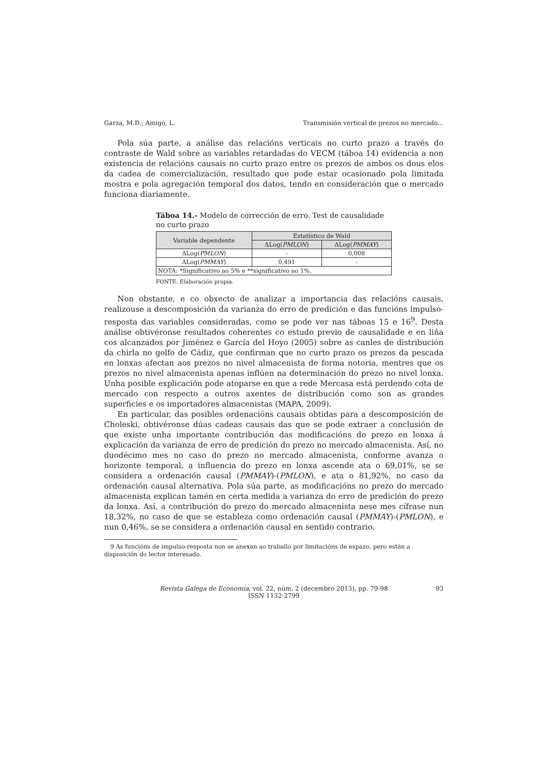Garza, M.D.; Amigo, L. Transmisión vertical de prezos no mercado...
Pola súa parte, a análise das relacións verticais no curto prazo a través do contraste de Wald sobre as variables retardadas do VECM (táboa 14) evidencia a non existencia de relacións causais no curto prazo entre os prezos de ambos os dous elos da cadea de comercialización, resultado que pode estar ocasionado pola limitada mostra e pola agregación temporal dos datos, tendo en consideración que o mercado funciona diariamente.
Táboa 14.- Modelo de corrección de erro. Test de causalidade no curto prazo
| Variable dependente | Estatístico de Wald | |
| --- | --- | --- |
| | ΔLog( PMLON ) | ΔLog( PMMAY ) |
| ΔLog( PMLON ) | - | 0,008 |
| ΔLog( PMMAY ) | 0,491 | - |
| NOTA: *Significativo ao 5% e **significativo ao 1%. | | |
FONTE: Elaboración propia.
Non obstante, e co obxecto de analizar a importancia das relacións causais, realizouse a descomposición da varianza do erro de predición e das funcións impulso-resposta das variables consideradas, como se pode ver nas táboas 15 e 16<sup>9</sup>. Desta análise obtivéronse resultados coherentes co estudo previo de causalidade e en liña cos alcanzados por Jiménez e García del Hoyo (2005) sobre as canles de distribución da chirla no golfo de Cádiz, que confirman que no curto prazo os prezos da pescada en lonxas afectan aos prezos no nivel almacenista de forma notoria, mentres que os prezos no nivel almacenista apenas inflúen na determinación do prezo no nivel lonxa. Unha posible explicación pode atoparse en que a rede Mercasa está perdendo cota de mercado con respecto a outros axentes de distribución como son as grandes superficies e os importadores almacenistas (MAPA, 2009).
En particular, das posibles ordenacións causais obtidas para a descomposición de Choleski, obtivéronse dúas cadeas causais das que se pode extraer a conclusión de que existe unha importante contribución das modificacións do prezo en lonxa á explicación da varianza de erro de predición do prezo no mercado almacenista. Así, no duodécimo mes no caso do prezo no mercado almacenista, conforme avanza o horizonte temporal, a influencia do prezo en lonxa ascende ata o 69,01%, se se considera a ordenación causal (PMMAY)-(PMLON), e ata o 81,92%, no caso da ordenación causal alternativa. Pola súa parte, as modificacións no prezo do mercado almacenista explican tamén en certa medida a varianza do erro de predición do prezo da lonxa. Así, a contribución do prezo do mercado almacenista nese mes cífrase nun 18,32%, no caso de que se estableza como ordenación causal (PMMAY)-(PMLON), e nun 0,46%, se se considera a ordenación causal en sentido contrario.
9 As funcións de impulso-resposta non se anexan ao traballo por limitacións de espazo, pero están a disposición do lector interesado.
Revista Galega de Economía, vol. 22, núm. 2 (decembro 2013), pp. 79-98
ISSN 1132-2799
93